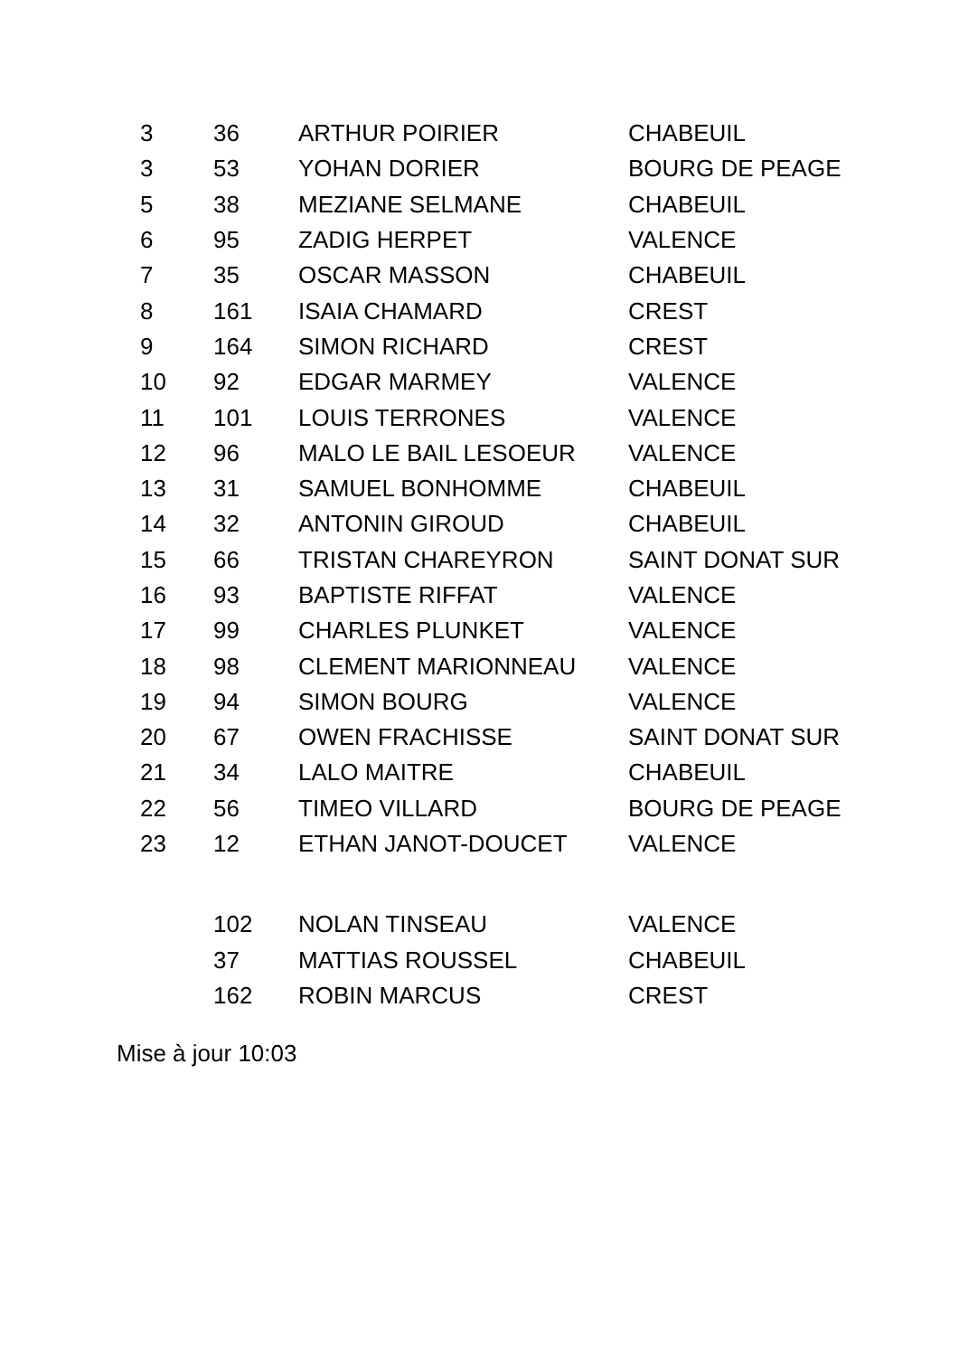| 3 | 36 | ARTHUR POIRIER | CHABEUIL |
| 3 | 53 | YOHAN DORIER | BOURG DE PEAGE |
| 5 | 38 | MEZIANE SELMANE | CHABEUIL |
| 6 | 95 | ZADIG HERPET | VALENCE |
| 7 | 35 | OSCAR MASSON | CHABEUIL |
| 8 | 161 | ISAIA CHAMARD | CREST |
| 9 | 164 | SIMON RICHARD | CREST |
| 10 | 92 | EDGAR MARMEY | VALENCE |
| 11 | 101 | LOUIS TERRONES | VALENCE |
| 12 | 96 | MALO LE BAIL LESOEUR | VALENCE |
| 13 | 31 | SAMUEL BONHOMME | CHABEUIL |
| 14 | 32 | ANTONIN GIROUD | CHABEUIL |
| 15 | 66 | TRISTAN CHAREYRON | SAINT DONAT SUR |
| 16 | 93 | BAPTISTE RIFFAT | VALENCE |
| 17 | 99 | CHARLES PLUNKET | VALENCE |
| 18 | 98 | CLEMENT MARIONNEAU | VALENCE |
| 19 | 94 | SIMON BOURG | VALENCE |
| 20 | 67 | OWEN FRACHISSE | SAINT DONAT SUR |
| 21 | 34 | LALO MAITRE | CHABEUIL |
| 22 | 56 | TIMEO VILLARD | BOURG DE PEAGE |
| 23 | 12 | ETHAN JANOT-DOUCET | VALENCE |
| | 102 | NOLAN TINSEAU | VALENCE |
| | 37 | MATTIAS ROUSSEL | CHABEUIL |
| | 162 | ROBIN MARCUS | CREST |
Mise à jour 10:03